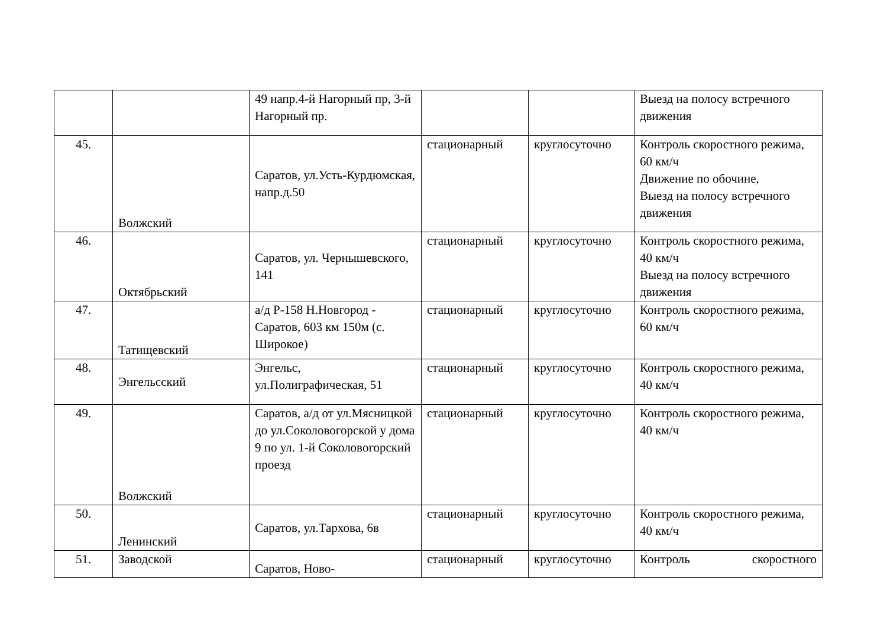| | | 49 напр.4-й Нагорный пр, 3-й Нагорный пр. | | | Выезд на полосу встречного движения |
| 45. | Волжский | Саратов, ул.Усть-Курдюмская, напр.д.50 | стационарный | круглосуточно | Контроль скоростного режима, 60 км/ч Движение по обочине, Выезд на полосу встречного движения |
| 46. | Октябрьский | Саратов, ул. Чернышевского, 141 | стационарный | круглосуточно | Контроль скоростного режима, 40 км/ч Выезд на полосу встречного движения |
| 47. | Татищевский | а/д Р-158 Н.Новгород - Саратов, 603 км 150м (с. Широкое) | стационарный | круглосуточно | Контроль скоростного режима, 60 км/ч |
| 48. | Энгельсский | Энгельс, ул.Полиграфическая, 51 | стационарный | круглосуточно | Контроль скоростного режима, 40 км/ч |
| 49. | Волжский | Саратов, а/д от ул.Мясницкой до ул.Соколовогорской у дома 9 по ул. 1-й Соколовогорский проезд | стационарный | круглосуточно | Контроль скоростного режима, 40 км/ч |
| 50. | Ленинский | Саратов, ул.Тархова, 6в | стационарный | круглосуточно | Контроль скоростного режима, 40 км/ч |
| 51. | Заводской | Саратов, Ново- | стационарный | круглосуточно | Контроль скоростного |